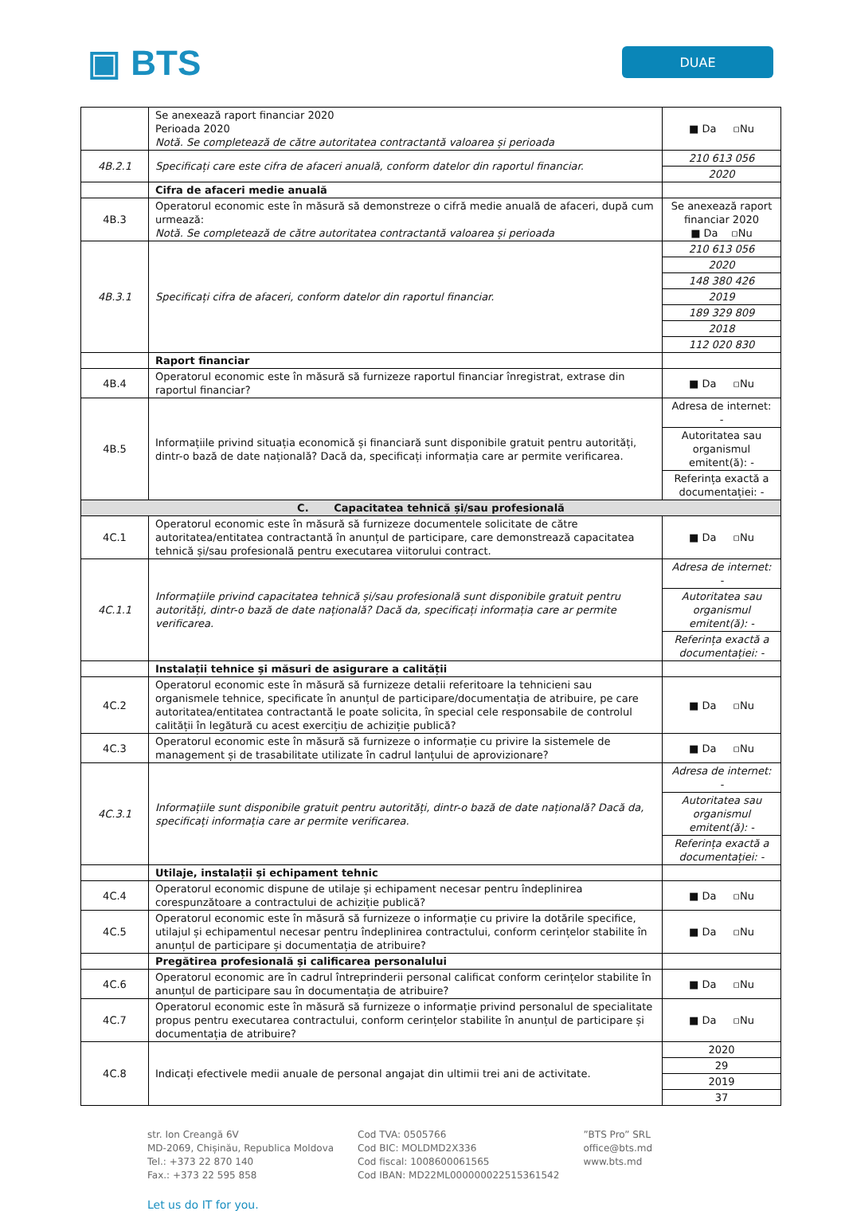▣ BTS
DUAE
| | Se anexează raport financiar 2020 Perioada 2020 Notă. Se completează de către autoritatea contractantă valoarea și perioada | ■ Da ▫Nu |
| 4B.2.1 | Specificați care este cifra de afaceri anuală, conform datelor din raportul financiar. | 210 613 056 2020 |
| | Cifra de afaceri medie anuală | |
| 4B.3 | Operatorul economic este în măsură să demonstreze o cifră medie anuală de afaceri, după cum urmează: Notă. Se completează de către autoritatea contractantă valoarea și perioada | Se anexează raport financiar 2020 ■ Da ▫Nu |
| 4B.3.1 | Specificați cifra de afaceri, conform datelor din raportul financiar. | 210 613 056 2020 148 380 426 2019 189 329 809 2018 112 020 830 |
| | Raport financiar | |
| 4B.4 | Operatorul economic este în măsură să furnizeze raportul financiar înregistrat, extrase din raportul financiar? | ■ Da ▫Nu |
| 4B.5 | Informațiile privind situația economică și financiară sunt disponibile gratuit pentru autorități, dintr-o bază de date națională? Dacă da, specificați informația care ar permite verificarea. | Adresa de internet: - Autoritatea sau organismul emitent(ă): - Referința exactă a documentației: - |
| C. Capacitatea tehnică și/sau profesională | | |
| 4C.1 | Operatorul economic este în măsură să furnizeze documentele solicitate de către autoritatea/entitatea contractantă în anunțul de participare, care demonstrează capacitatea tehnică și/sau profesională pentru executarea viitorului contract. | ■ Da ▫Nu |
| 4C.1.1 | Informațiile privind capacitatea tehnică și/sau profesională sunt disponibile gratuit pentru autorități, dintr-o bază de date națională? Dacă da, specificați informația care ar permite verificarea. | Adresa de internet: - Autoritatea sau organismul emitent(ă): - Referința exactă a documentației: - |
| | Instalații tehnice și măsuri de asigurare a calității | |
| 4C.2 | Operatorul economic este în măsură să furnizeze detalii referitoare la tehnicieni sau organismele tehnice, specificate în anunțul de participare/documentația de atribuire, pe care autoritatea/entitatea contractantă le poate solicita, în special cele responsabile de controlul calității în legătură cu acest exercițiu de achiziție publică? | ■ Da ▫Nu |
| 4C.3 | Operatorul economic este în măsură să furnizeze o informație cu privire la sistemele de management și de trasabilitate utilizate în cadrul lanțului de aprovizionare? | ■ Da ▫Nu |
| 4C.3.1 | Informațiile sunt disponibile gratuit pentru autorități, dintr-o bază de date națională? Dacă da, specificați informația care ar permite verificarea. | Adresa de internet: - Autoritatea sau organismul emitent(ă): - Referința exactă a documentației: - |
| | Utilaje, instalații și echipament tehnic | |
| 4C.4 | Operatorul economic dispune de utilaje și echipament necesar pentru îndeplinirea corespunzătoare a contractului de achiziție publică? | ■ Da ▫Nu |
| 4C.5 | Operatorul economic este în măsură să furnizeze o informație cu privire la dotările specifice, utilajul și echipamentul necesar pentru îndeplinirea contractului, conform cerințelor stabilite în anunțul de participare și documentația de atribuire? | ■ Da ▫Nu |
| | Pregătirea profesională și calificarea personalului | |
| 4C.6 | Operatorul economic are în cadrul întreprinderii personal calificat conform cerințelor stabilite în anunțul de participare sau în documentația de atribuire? | ■ Da ▫Nu |
| 4C.7 | Operatorul economic este în măsură să furnizeze o informație privind personalul de specialitate propus pentru executarea contractului, conform cerințelor stabilite în anunțul de participare și documentația de atribuire? | ■ Da ▫Nu |
| 4C.8 | Indicați efectivele medii anuale de personal angajat din ultimii trei ani de activitate. | 2020 29 2019 37 |
str. Ion Creangă 6V
MD-2069, Chișinău, Republica Moldova
Tel.: +373 22 870 140
Fax.: +373 22 595 858
Cod TVA: 0505766
Cod BIC: MOLDMD2X336
Cod fiscal: 1008600061565
Cod IBAN: MD22ML000000022515361542
”BTS Pro” SRL
office@bts.md
www.bts.md
Let us do IT for you.